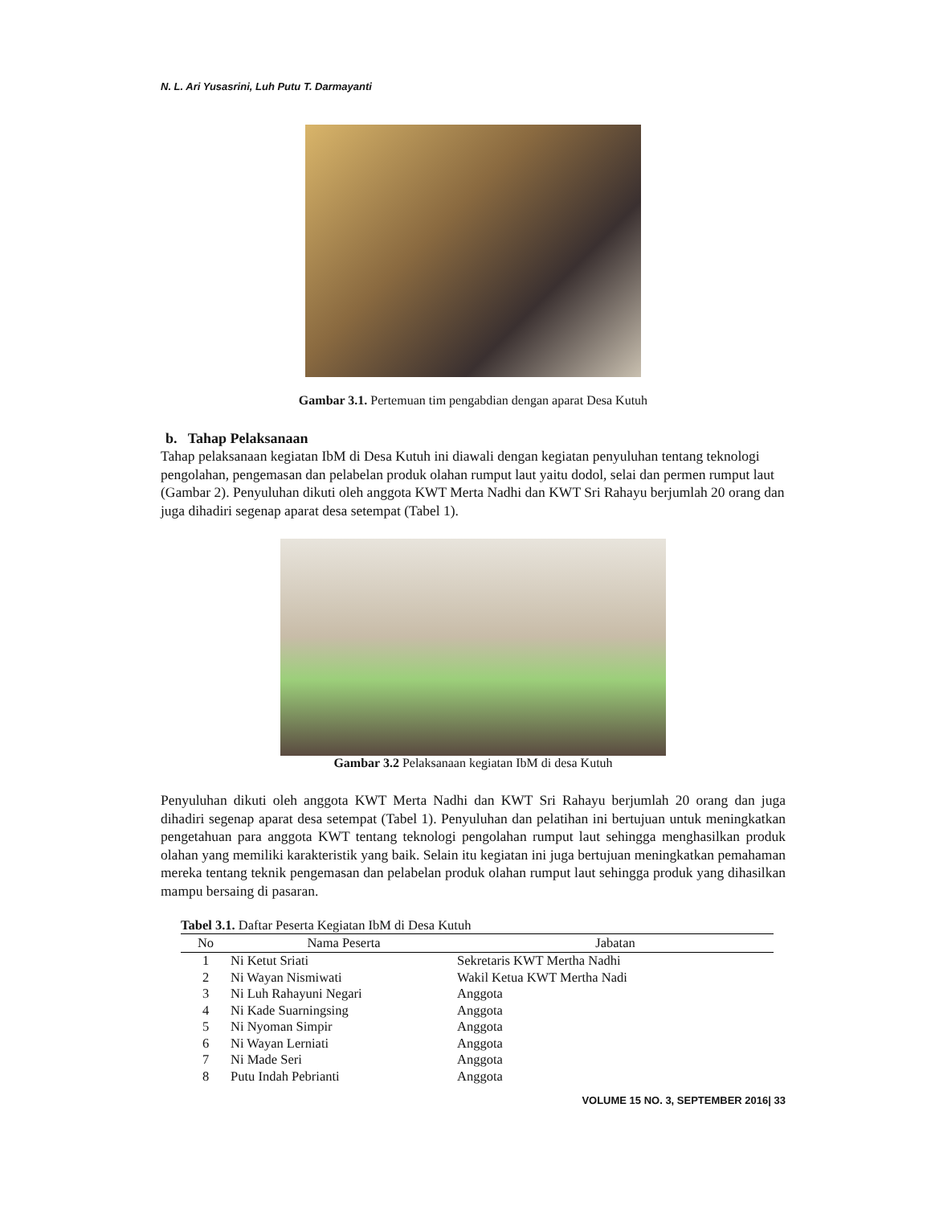N. L. Ari Yusasrini, Luh Putu T. Darmayanti
Gambar 3.1. Pertemuan tim pengabdian dengan aparat Desa Kutuh
b. Tahap Pelaksanaan
Tahap pelaksanaan kegiatan IbM di Desa Kutuh ini diawali dengan kegiatan penyuluhan tentang teknologi pengolahan, pengemasan dan pelabelan produk olahan rumput laut yaitu dodol, selai dan permen rumput laut (Gambar 2). Penyuluhan dikuti oleh anggota KWT Merta Nadhi dan KWT Sri Rahayu berjumlah 20 orang dan juga dihadiri segenap aparat desa setempat (Tabel 1).
Gambar 3.2 Pelaksanaan kegiatan IbM di desa Kutuh
Penyuluhan dikuti oleh anggota KWT Merta Nadhi dan KWT Sri Rahayu berjumlah 20 orang dan juga dihadiri segenap aparat desa setempat (Tabel 1). Penyuluhan dan pelatihan ini bertujuan untuk meningkatkan pengetahuan para anggota KWT tentang teknologi pengolahan rumput laut sehingga menghasilkan produk olahan yang memiliki karakteristik yang baik. Selain itu kegiatan ini juga bertujuan meningkatkan pemahaman mereka tentang teknik pengemasan dan pelabelan produk olahan rumput laut sehingga produk yang dihasilkan mampu bersaing di pasaran.
Tabel 3.1. Daftar Peserta Kegiatan IbM di Desa Kutuh
| No | Nama Peserta | Jabatan |
| --- | --- | --- |
| 1 | Ni Ketut Sriati | Sekretaris KWT Mertha Nadhi |
| 2 | Ni Wayan Nismiwati | Wakil Ketua KWT Mertha Nadi |
| 3 | Ni Luh Rahayuni Negari | Anggota |
| 4 | Ni Kade Suarningsing | Anggota |
| 5 | Ni Nyoman Simpir | Anggota |
| 6 | Ni Wayan Lerniati | Anggota |
| 7 | Ni Made Seri | Anggota |
| 8 | Putu Indah Pebrianti | Anggota |
VOLUME 15 NO. 3, SEPTEMBER 2016| 33